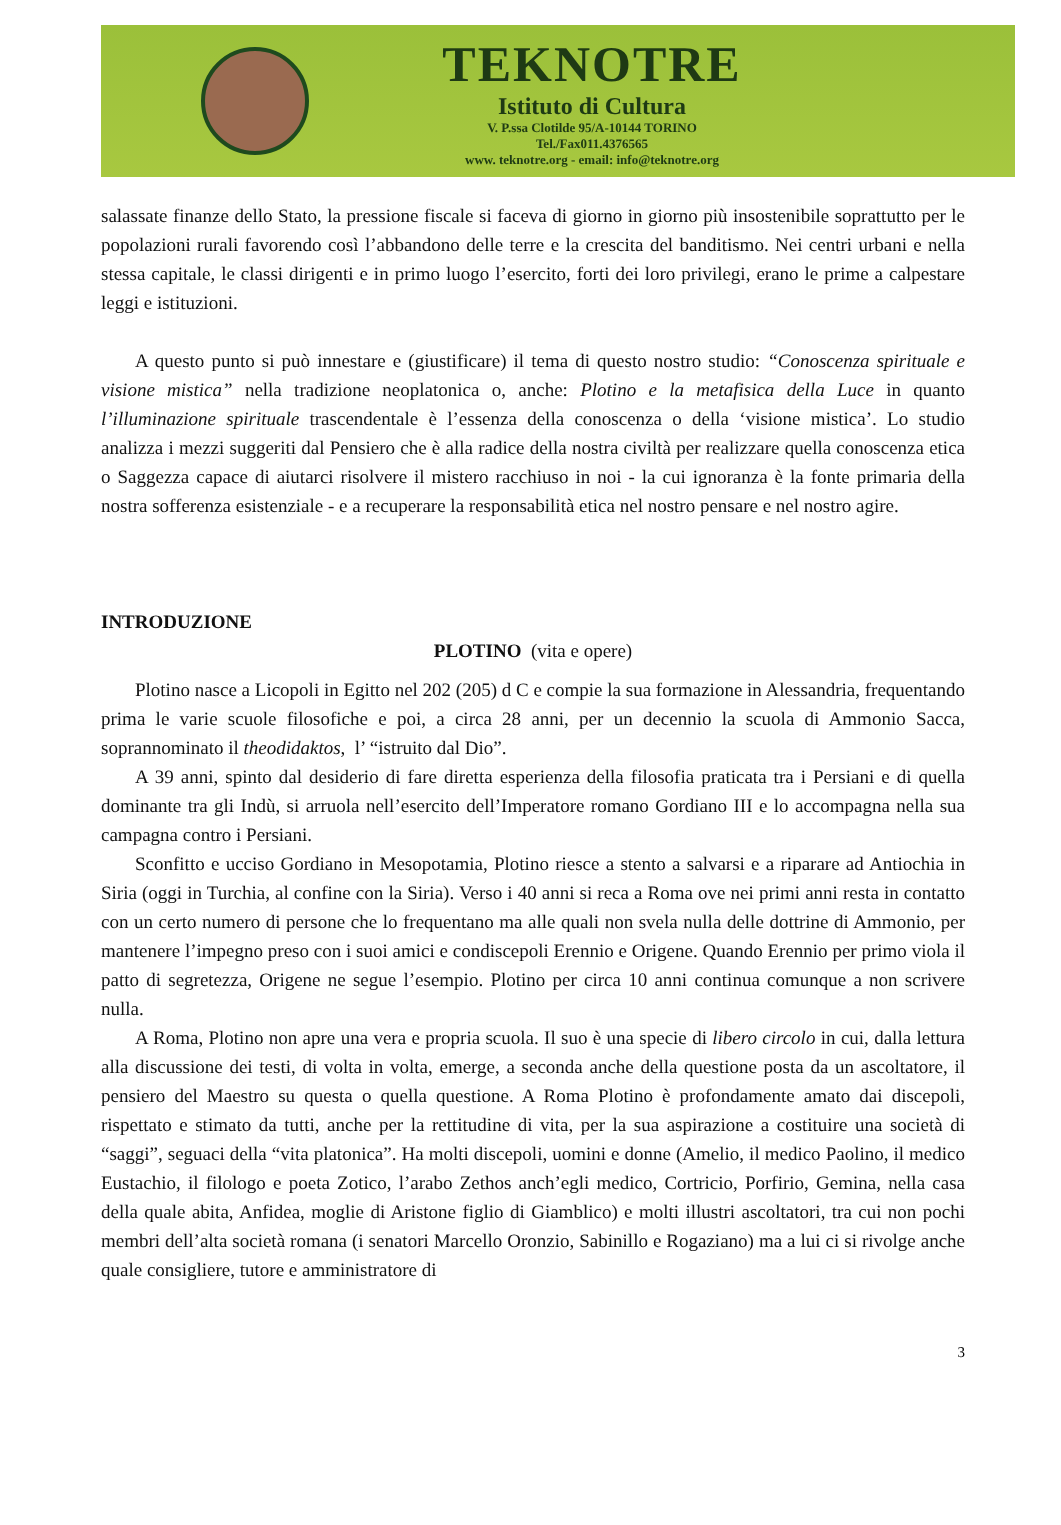TEKNOTRE
Istituto di Cultura
V. P.ssa Clotilde 95/A-10144 TORINO
Tel./Fax011.4376565
www. teknotre.org - email: info@teknotre.org
salassate finanze dello Stato, la pressione fiscale si faceva di giorno in giorno più insostenibile soprattutto per le popolazioni rurali favorendo così l’abbandono delle terre e la crescita del banditismo. Nei centri urbani e nella stessa capitale, le classi dirigenti e in primo luogo l’esercito, forti dei loro privilegi, erano le prime a calpestare leggi e istituzioni.
A questo punto si può innestare e (giustificare) il tema di questo nostro studio: “Conoscenza spirituale e visione mistica” nella tradizione neoplatonica o, anche: Plotino e la metafisica della Luce in quanto l’illuminazione spirituale trascendentale è l’essenza della conoscenza o della ‘visione mistica’. Lo studio analizza i mezzi suggeriti dal Pensiero che è alla radice della nostra civiltà per realizzare quella conoscenza etica o Saggezza capace di aiutarci risolvere il mistero racchiuso in noi - la cui ignoranza è la fonte primaria della nostra sofferenza esistenziale - e a recuperare la responsabilità etica nel nostro pensare e nel nostro agire.
INTRODUZIONE
PLOTINO (vita e opere)
Plotino nasce a Licopoli in Egitto nel 202 (205) d C e compie la sua formazione in Alessandria, frequentando prima le varie scuole filosofiche e poi, a circa 28 anni, per un decennio la scuola di Ammonio Sacca, soprannominato il theodidaktos, l’ “istruito dal Dio”.
A 39 anni, spinto dal desiderio di fare diretta esperienza della filosofia praticata tra i Persiani e di quella dominante tra gli Indù, si arruola nell’esercito dell’Imperatore romano Gordiano III e lo accompagna nella sua campagna contro i Persiani.
Sconfitto e ucciso Gordiano in Mesopotamia, Plotino riesce a stento a salvarsi e a riparare ad Antiochia in Siria (oggi in Turchia, al confine con la Siria). Verso i 40 anni si reca a Roma ove nei primi anni resta in contatto con un certo numero di persone che lo frequentano ma alle quali non svela nulla delle dottrine di Ammonio, per mantenere l’impegno preso con i suoi amici e condiscepoli Erennio e Origene. Quando Erennio per primo viola il patto di segretezza, Origene ne segue l’esempio. Plotino per circa 10 anni continua comunque a non scrivere nulla.
A Roma, Plotino non apre una vera e propria scuola. Il suo è una specie di libero circolo in cui, dalla lettura alla discussione dei testi, di volta in volta, emerge, a seconda anche della questione posta da un ascoltatore, il pensiero del Maestro su questa o quella questione. A Roma Plotino è profondamente amato dai discepoli, rispettato e stimato da tutti, anche per la rettitudine di vita, per la sua aspirazione a costituire una società di “saggi”, seguaci della “vita platonica”. Ha molti discepoli, uomini e donne (Amelio, il medico Paolino, il medico Eustachio, il filologo e poeta Zotico, l’arabo Zethos anch’egli medico, Cortricio, Porfirio, Gemina, nella casa della quale abita, Anfidea, moglie di Aristone figlio di Giamblico) e molti illustri ascoltatori, tra cui non pochi membri dell’alta società romana (i senatori Marcello Oronzio, Sabinillo e Rogaziano) ma a lui ci si rivolge anche quale consigliere, tutore e amministratore di
3